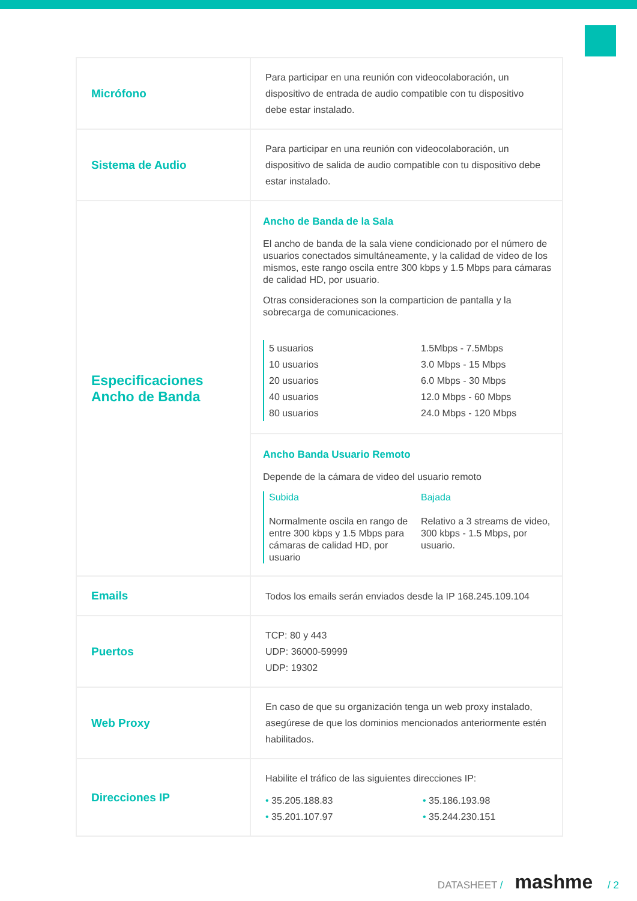| Micrófono | Para participar en una reunión con videocolaboración, un dispositivo de entrada de audio compatible con tu dispositivo debe estar instalado. |
| Sistema de Audio | Para participar en una reunión con videocolaboración, un dispositivo de salida de audio compatible con tu dispositivo debe estar instalado. |
| Especificaciones Ancho de Banda | Ancho de Banda de la Sala El ancho de banda de la sala viene condicionado por el número de usuarios conectados simultáneamente, y la calidad de video de los mismos, este rango oscila entre 300 kbps y 1.5 Mbps para cámaras de calidad HD, por usuario. Otras consideraciones son la comparticion de pantalla y la sobrecarga de comunicaciones. 5 usuarios 1.5Mbps - 7.5Mbps 10 usuarios 3.0 Mbps - 15 Mbps 20 usuarios 6.0 Mbps - 30 Mbps 40 usuarios 12.0 Mbps - 60 Mbps 80 usuarios 24.0 Mbps - 120 Mbps |
| | Ancho Banda Usuario Remoto Depende de la cámara de video del usuario remoto Subida Bajada Normalmente oscila en rango de entre 300 kbps y 1.5 Mbps para cámaras de calidad HD, por usuario Relativo a 3 streams de video, 300 kbps - 1.5 Mbps, por usuario. |
| Emails | Todos los emails serán enviados desde la IP 168.245.109.104 |
| Puertos | TCP: 80 y 443 UDP: 36000-59999 UDP: 19302 |
| Web Proxy | En caso de que su organización tenga un web proxy instalado, asegúrese de que los dominios mencionados anteriormente estén habilitados. |
| Direcciones IP | Habilite el tráfico de las siguientes direcciones IP: • 35.205.188.83 • 35.186.193.98 • 35.201.107.97 • 35.244.230.151 |
DATASHEET / mashme / 2